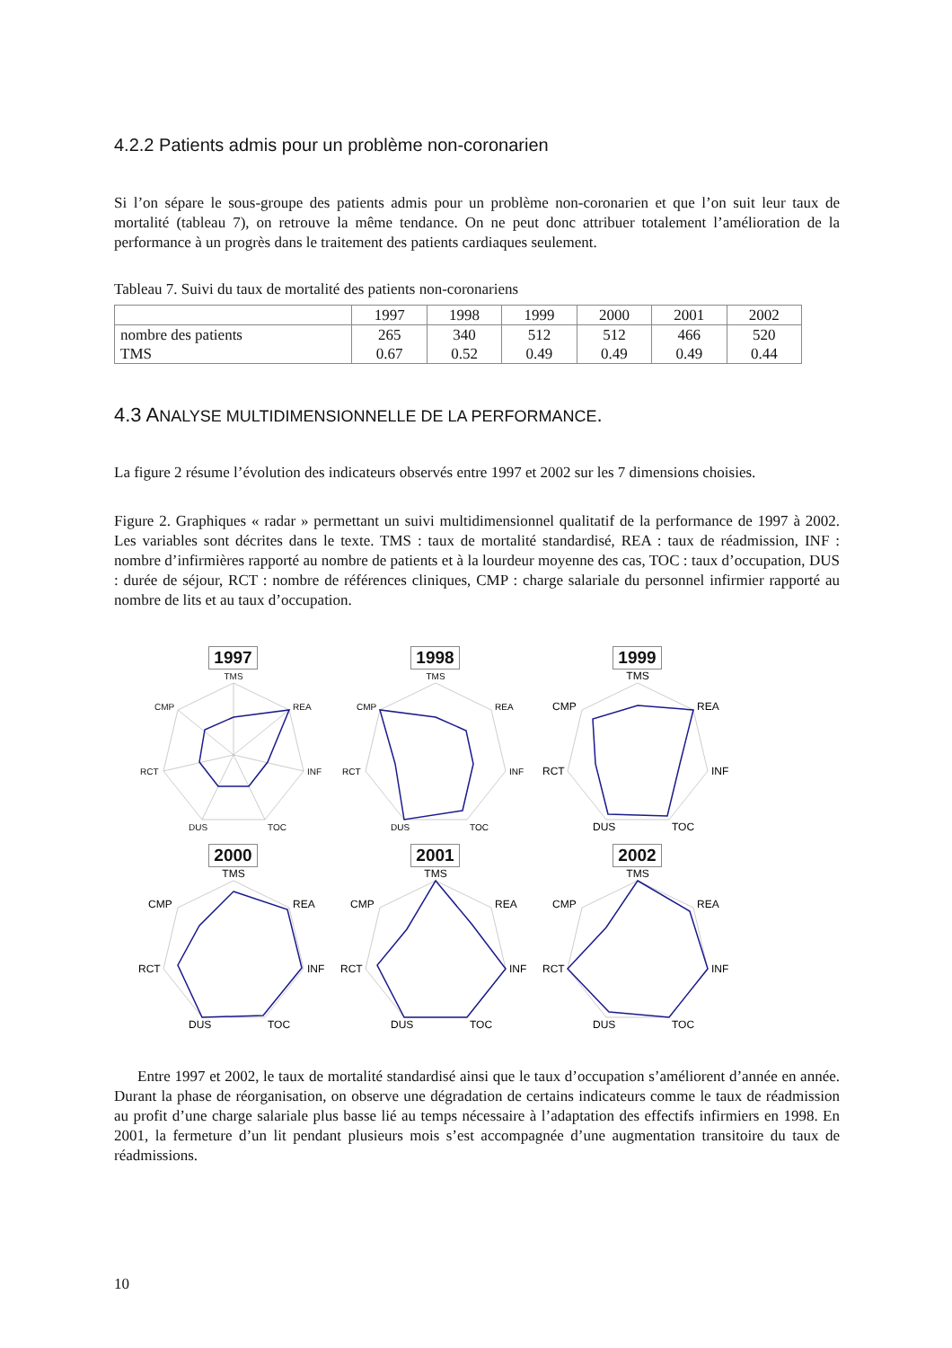4.2.2 Patients admis pour un problème non-coronarien
Si l’on sépare le sous-groupe des patients admis pour un problème non-coronarien et que l’on suit leur taux de mortalité (tableau 7), on retrouve la même tendance. On ne peut donc attribuer totalement l’amélioration de la performance à un progrès dans le traitement des patients cardiaques seulement.
Tableau 7. Suivi du taux de mortalité des patients non-coronariens
| | 1997 | 1998 | 1999 | 2000 | 2001 | 2002 |
| --- | --- | --- | --- | --- | --- | --- |
| nombre des patients | 265 | 340 | 512 | 512 | 466 | 520 |
| TMS | 0.67 | 0.52 | 0.49 | 0.49 | 0.49 | 0.44 |
4.3 ANALYSE MULTIDIMENSIONNELLE DE LA PERFORMANCE.
La figure 2 résume l’évolution des indicateurs observés entre 1997 et 2002 sur les 7 dimensions choisies.
Figure 2. Graphiques « radar » permettant un suivi multidimensionnel qualitatif de la performance de 1997 à 2002. Les variables sont décrites dans le texte. TMS : taux de mortalité standardisé, REA : taux de réadmission, INF : nombre d’infirmières rapporté au nombre de patients et à la lourdeur moyenne des cas, TOC : taux d’occupation, DUS : durée de séjour, RCT : nombre de références cliniques, CMP : charge salariale du personnel infirmier rapporté au nombre de lits et au taux d’occupation.
1997
TMS
REA
INF
TOC
DUS
RCT
CMP
1998
TMS
REA
INF
TOC
DUS
RCT
CMP
1999
TMS
REA
INF
TOC
DUS
RCT
CMP
2000
TMS
REA
INF
TOC
DUS
RCT
CMP
2001
TMS
REA
INF
TOC
DUS
RCT
CMP
2002
TMS
REA
INF
TOC
DUS
RCT
CMP
Entre 1997 et 2002, le taux de mortalité standardisé ainsi que le taux d’occupation s’améliorent d’année en année. Durant la phase de réorganisation, on observe une dégradation de certains indicateurs comme le taux de réadmission au profit d’une charge salariale plus basse lié au temps nécessaire à l’adaptation des effectifs infirmiers en 1998. En 2001, la fermeture d’un lit pendant plusieurs mois s’est accompagnée d’une augmentation transitoire du taux de réadmissions.
10